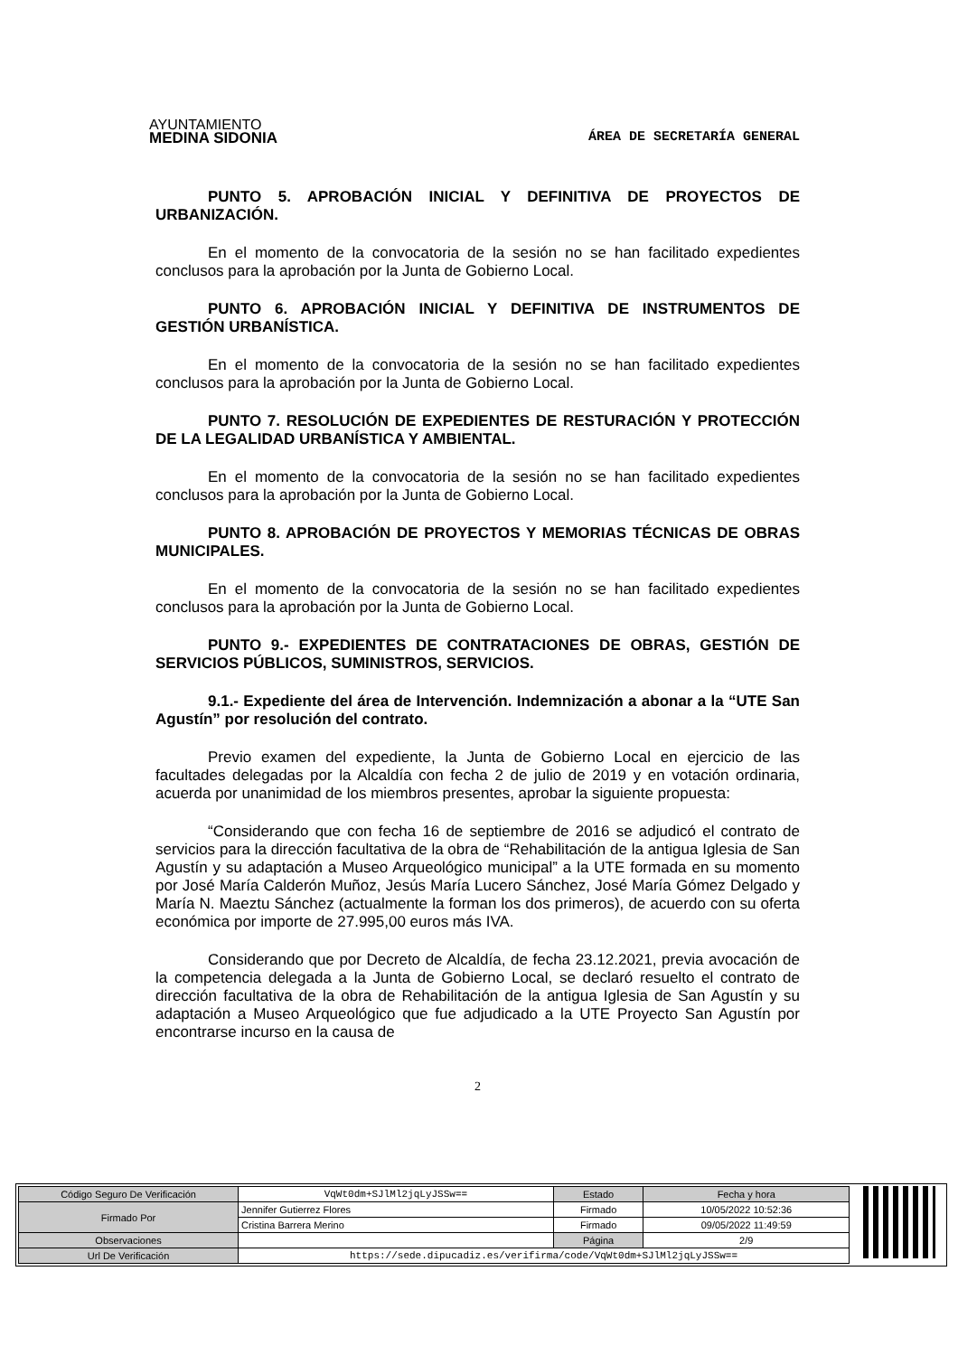AYUNTAMIENTO
MEDINA SIDONIA
ÁREA DE SECRETARÍA GENERAL
PUNTO 5. APROBACIÓN INICIAL Y DEFINITIVA DE PROYECTOS DE URBANIZACIÓN.
En el momento de la convocatoria de la sesión no se han facilitado expedientes conclusos para la aprobación por la Junta de Gobierno Local.
PUNTO 6. APROBACIÓN INICIAL Y DEFINITIVA DE INSTRUMENTOS DE GESTIÓN URBANÍSTICA.
En el momento de la convocatoria de la sesión no se han facilitado expedientes conclusos para la aprobación por la Junta de Gobierno Local.
PUNTO 7. RESOLUCIÓN DE EXPEDIENTES DE RESTURACIÓN Y PROTECCIÓN DE LA LEGALIDAD URBANÍSTICA Y AMBIENTAL.
En el momento de la convocatoria de la sesión no se han facilitado expedientes conclusos para la aprobación por la Junta de Gobierno Local.
PUNTO 8. APROBACIÓN DE PROYECTOS Y MEMORIAS TÉCNICAS DE OBRAS MUNICIPALES.
En el momento de la convocatoria de la sesión no se han facilitado expedientes conclusos para la aprobación por la Junta de Gobierno Local.
PUNTO 9.- EXPEDIENTES DE CONTRATACIONES DE OBRAS, GESTIÓN DE SERVICIOS PÚBLICOS, SUMINISTROS, SERVICIOS.
9.1.- Expediente del área de Intervención. Indemnización a abonar a la “UTE San Agustín” por resolución del contrato.
Previo examen del expediente, la Junta de Gobierno Local en ejercicio de las facultades delegadas por la Alcaldía con fecha 2 de julio de 2019 y en votación ordinaria, acuerda por unanimidad de los miembros presentes, aprobar la siguiente propuesta:
“Considerando que con fecha 16 de septiembre de 2016 se adjudicó el contrato de servicios para la dirección facultativa de la obra de “Rehabilitación de la antigua Iglesia de San Agustín y su adaptación a Museo Arqueológico municipal” a la UTE formada en su momento por José María Calderón Muñoz, Jesús María Lucero Sánchez, José María Gómez Delgado y María N. Maeztu Sánchez (actualmente la forman los dos primeros), de acuerdo con su oferta económica por importe de 27.995,00 euros más IVA.
Considerando que por Decreto de Alcaldía, de fecha 23.12.2021, previa avocación de la competencia delegada a la Junta de Gobierno Local, se declaró resuelto el contrato de dirección facultativa de la obra de Rehabilitación de la antigua Iglesia de San Agustín y su adaptación a Museo Arqueológico que fue adjudicado a la UTE Proyecto San Agustín por encontrarse incurso en la causa de
2
| Código Seguro De Verificación | VqWt0dm+SJlMl2jqLyJSSw== | Estado | Fecha y hora |
| Firmado Por | Jennifer Gutierrez Flores | Firmado | 10/05/2022 10:52:36 |
| | Cristina Barrera Merino | Firmado | 09/05/2022 11:49:59 |
| Observaciones | | Página | 2/9 |
| Url De Verificación | https://sede.dipucadiz.es/verifirma/code/VqWt0dm+SJlMl2jqLyJSSw== | | |